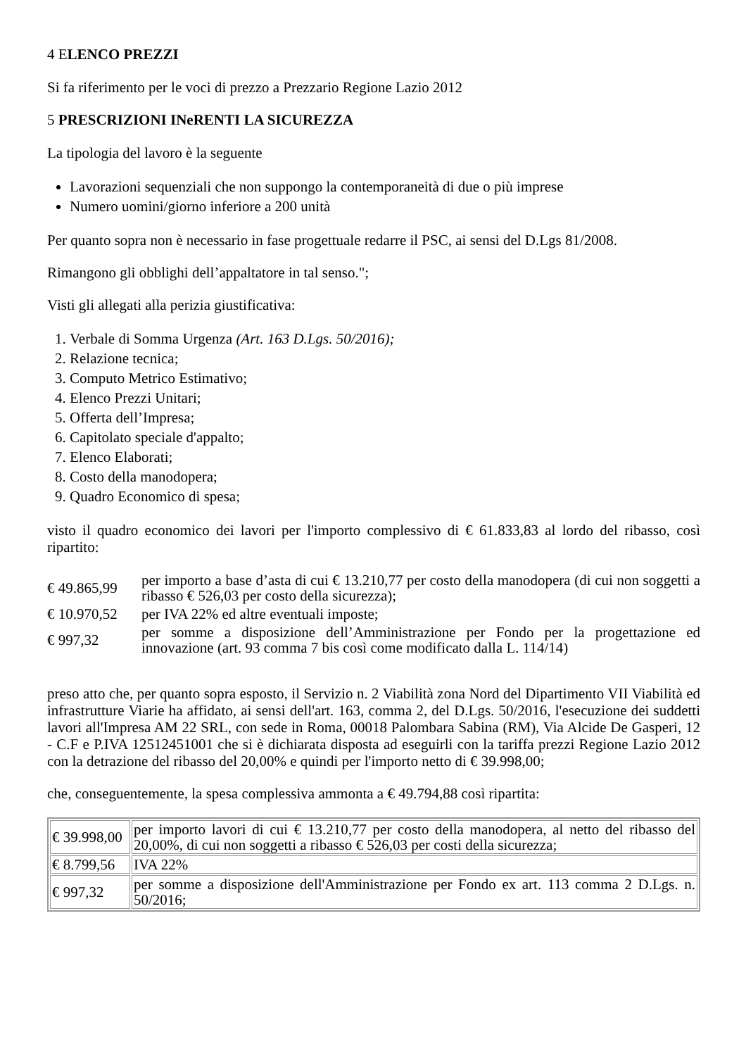4 ELENCO PREZZI
Si fa riferimento per le voci di prezzo a Prezzario Regione Lazio 2012
5 PRESCRIZIONI INeRENTI LA SICUREZZA
La tipologia del lavoro è la seguente
Lavorazioni sequenziali che non suppongo la contemporaneità di due o più imprese
Numero uomini/giorno inferiore a 200 unità
Per quanto sopra non è necessario in fase progettuale redarre il PSC, ai sensi del D.Lgs 81/2008.
Rimangono gli obblighi dell’appaltatore in tal senso.";
Visti gli allegati alla perizia giustificativa:
1. Verbale di Somma Urgenza (Art. 163 D.Lgs. 50/2016);
2. Relazione tecnica;
3. Computo Metrico Estimativo;
4. Elenco Prezzi Unitari;
5. Offerta dell’Impresa;
6. Capitolato speciale d'appalto;
7. Elenco Elaborati;
8. Costo della manodopera;
9. Quadro Economico di spesa;
visto il quadro economico dei lavori per l'importo complessivo di € 61.833,83 al lordo del ribasso, così ripartito:
| € 49.865,99 | per importo a base d’asta di cui € 13.210,77 per costo della manodopera (di cui non soggetti a ribasso € 526,03 per costo della sicurezza); |
| € 10.970,52 | per IVA 22% ed altre eventuali imposte; |
| € 997,32 | per somme a disposizione dell’Amministrazione per Fondo per la progettazione ed innovazione (art. 93 comma 7 bis così come modificato dalla L. 114/14) |
preso atto che, per quanto sopra esposto, il Servizio n. 2 Viabilità zona Nord del Dipartimento VII Viabilità ed infrastrutture Viarie ha affidato, ai sensi dell'art. 163, comma 2, del D.Lgs. 50/2016, l'esecuzione dei suddetti lavori all'Impresa AM 22 SRL, con sede in Roma, 00018 Palombara Sabina (RM), Via Alcide De Gasperi, 12 - C.F e P.IVA 12512451001 che si è dichiarata disposta ad eseguirli con la tariffa prezzi Regione Lazio 2012 con la detrazione del ribasso del 20,00% e quindi per l'importo netto di € 39.998,00;
che, conseguentemente, la spesa complessiva ammonta a € 49.794,88 così ripartita:
| € 39.998,00 | per importo lavori di cui € 13.210,77 per costo della manodopera, al netto del ribasso del 20,00%, di cui non soggetti a ribasso € 526,03 per costi della sicurezza; |
| € 8.799,56 | IVA 22% |
| € 997,32 | per somme a disposizione dell'Amministrazione per Fondo ex art. 113 comma 2 D.Lgs. n. 50/2016; |